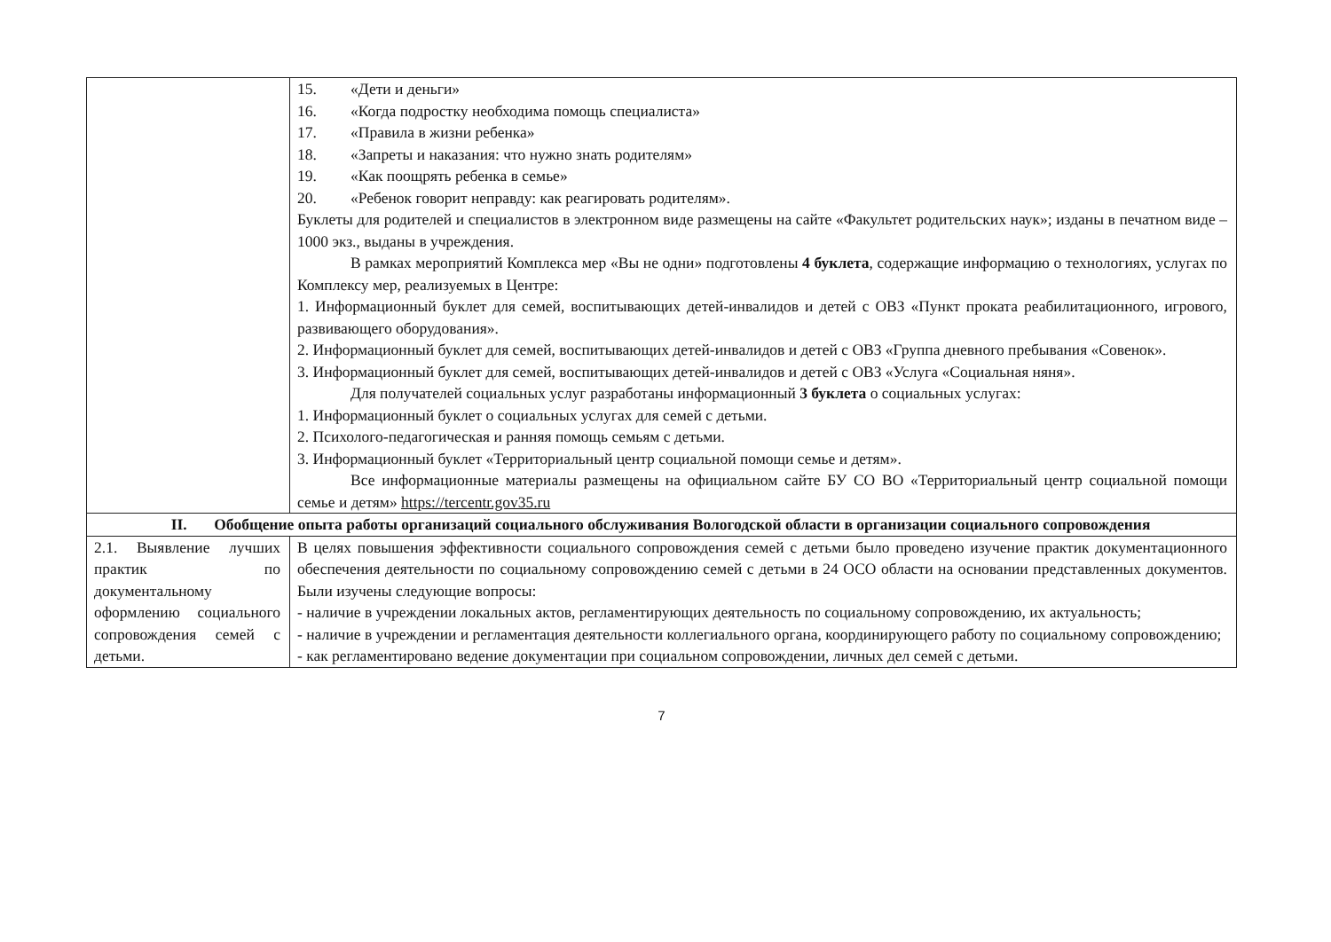| | 15. «Дети и деньги» 16. «Когда подростку необходима помощь специалиста» 17. «Правила в жизни ребенка» 18. «Запреты и наказания: что нужно знать родителям» 19. «Как поощрять ребенка в семье» 20. «Ребенок говорит неправду: как реагировать родителям». Буклеты для родителей и специалистов в электронном виде размещены на сайте «Факультет родительских наук»; изданы в печатном виде – 1000 экз., выданы в учреждения. В рамках мероприятий Комплекса мер «Вы не одни» подготовлены 4 буклета , содержащие информацию о технологиях, услугах по Комплексу мер, реализуемых в Центре: 1. Информационный буклет для семей, воспитывающих детей-инвалидов и детей с ОВЗ «Пункт проката реабилитационного, игрового, развивающего оборудования». 2. Информационный буклет для семей, воспитывающих детей-инвалидов и детей с ОВЗ «Группа дневного пребывания «Совенок». 3. Информационный буклет для семей, воспитывающих детей-инвалидов и детей с ОВЗ «Услуга «Социальная няня». Для получателей социальных услуг разработаны информационный 3 буклета о социальных услугах: 1. Информационный буклет о социальных услугах для семей с детьми. 2. Психолого-педагогическая и ранняя помощь семьям с детьми. 3. Информационный буклет «Территориальный центр социальной помощи семье и детям». Все информационные материалы размещены на официальном сайте БУ СО ВО «Территориальный центр социальной помощи семье и детям» https://tercentr.gov35.ru |
| II. Обобщение опыта работы организаций социального обслуживания Вологодской области в организации социального сопровождения | |
| 2.1. Выявление лучших практик по документальному оформлению социального сопровождения семей с детьми. | В целях повышения эффективности социального сопровождения семей с детьми было проведено изучение практик документационного обеспечения деятельности по социальному сопровождению семей с детьми в 24 ОСО области на основании представленных документов. Были изучены следующие вопросы: - наличие в учреждении локальных актов, регламентирующих деятельность по социальному сопровождению, их актуальность; - наличие в учреждении и регламентация деятельности коллегиального органа, координирующего работу по социальному сопровождению; - как регламентировано ведение документации при социальном сопровождении, личных дел семей с детьми. |
7